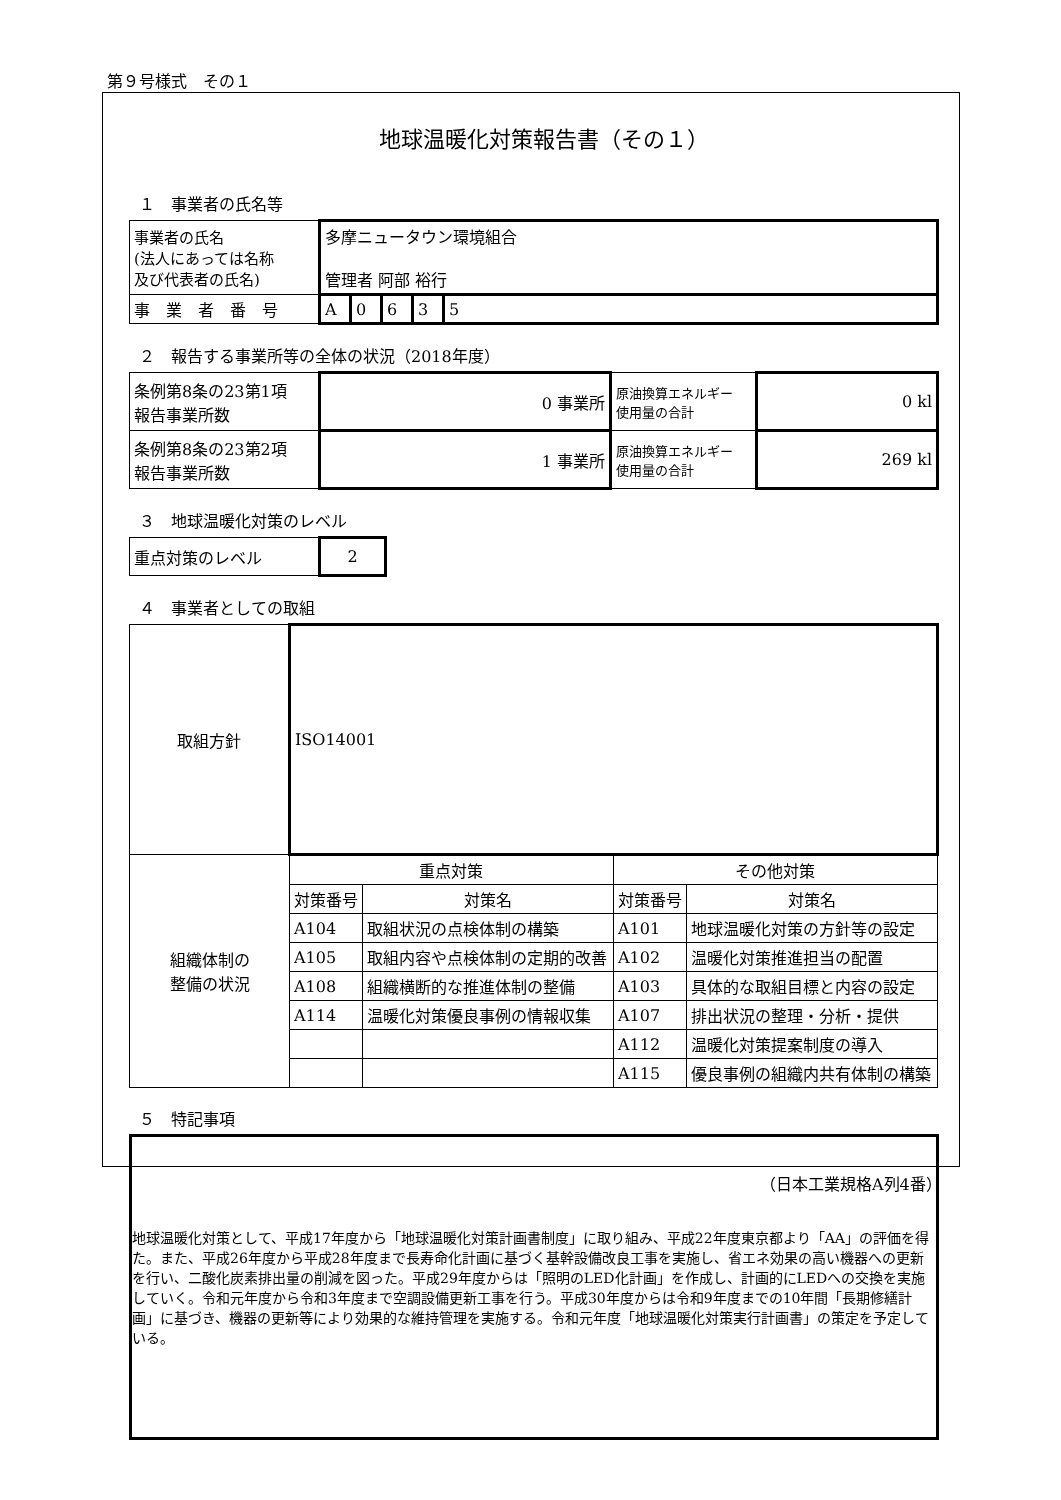第９号様式　その１
地球温暖化対策報告書（その１）
１　事業者の氏名等
| 事業者の氏名 (法人にあっては名称 及び代表者の氏名) | 多摩ニュータウン環境組合 管理者 阿部 裕行 | | | | |
| 事 業 者 番 号 | A | 0 | 6 | 3 | 5 |
２　報告する事業所等の全体の状況（2018年度）
| 条例第8条の23第1項 報告事業所数 | 0 事業所 | 原油換算エネルギー 使用量の合計 | 0 kl |
| 条例第8条の23第2項 報告事業所数 | 1 事業所 | 原油換算エネルギー 使用量の合計 | 269 kl |
３　地球温暖化対策のレベル
| 重点対策のレベル | 2 |
４　事業者としての取組
| 取組方針 | ISO14001 | | | |
| 組織体制の 整備の状況 | 重点対策 | | その他対策 | |
| | 対策番号 | 対策名 | 対策番号 | 対策名 |
| | A104 | 取組状況の点検体制の構築 | A101 | 地球温暖化対策の方針等の設定 |
| | A105 | 取組内容や点検体制の定期的改善 | A102 | 温暖化対策推進担当の配置 |
| | A108 | 組織横断的な推進体制の整備 | A103 | 具体的な取組目標と内容の設定 |
| | A114 | 温暖化対策優良事例の情報収集 | A107 | 排出状況の整理・分析・提供 |
| | | | A112 | 温暖化対策提案制度の導入 |
| | | | A115 | 優良事例の組織内共有体制の構築 |
５　特記事項
地球温暖化対策として、平成17年度から「地球温暖化対策計画書制度」に取り組み、平成22年度東京都より「AA」の評価を得た。また、平成26年度から平成28年度まで長寿命化計画に基づく基幹設備改良工事を実施し、省エネ効果の高い機器への更新を行い、二酸化炭素排出量の削減を図った。平成29年度からは「照明のLED化計画」を作成し、計画的にLEDへの交換を実施していく。令和元年度から令和3年度まで空調設備更新工事を行う。平成30年度からは令和9年度までの10年間「長期修繕計画」に基づき、機器の更新等により効果的な維持管理を実施する。令和元年度「地球温暖化対策実行計画書」の策定を予定している。
（日本工業規格A列4番）